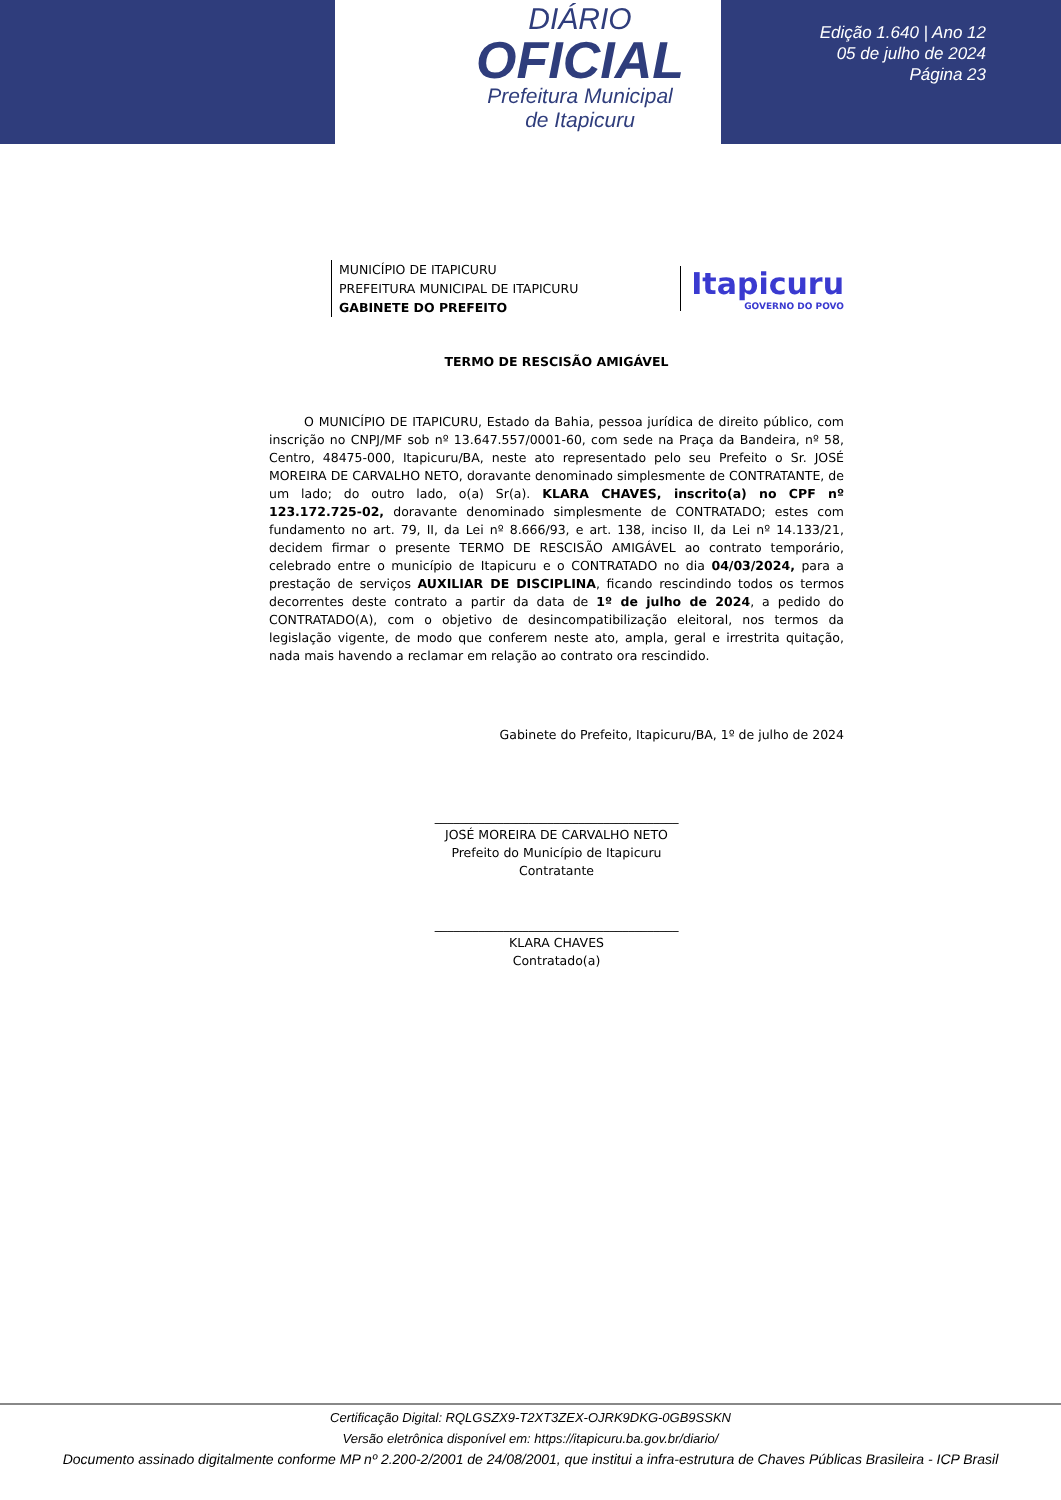DIÁRIO
OFICIAL
Prefeitura Municipal
de Itapicuru
Edição 1.640 | Ano 12
05 de julho de 2024
Página 23
MUNICÍPIO DE ITAPICURU
PREFEITURA MUNICIPAL DE ITAPICURU
GABINETE DO PREFEITO
Itapicuru
GOVERNO DO POVO
TERMO DE RESCISÃO AMIGÁVEL
O MUNICÍPIO DE ITAPICURU, Estado da Bahia, pessoa jurídica de direito público, com inscrição no CNPJ/MF sob nº 13.647.557/0001-60, com sede na Praça da Bandeira, nº 58, Centro, 48475-000, Itapicuru/BA, neste ato representado pelo seu Prefeito o Sr. JOSÉ MOREIRA DE CARVALHO NETO, doravante denominado simplesmente de CONTRATANTE, de um lado; do outro lado, o(a) Sr(a). KLARA CHAVES, inscrito(a) no CPF nº 123.172.725-02, doravante denominado simplesmente de CONTRATADO; estes com fundamento no art. 79, II, da Lei nº 8.666/93, e art. 138, inciso II, da Lei nº 14.133/21, decidem firmar o presente TERMO DE RESCISÃO AMIGÁVEL ao contrato temporário, celebrado entre o município de Itapicuru e o CONTRATADO no dia 04/03/2024, para a prestação de serviços AUXILIAR DE DISCIPLINA, ficando rescindindo todos os termos decorrentes deste contrato a partir da data de 1º de julho de 2024, a pedido do CONTRATADO(A), com o objetivo de desincompatibilização eleitoral, nos termos da legislação vigente, de modo que conferem neste ato, ampla, geral e irrestrita quitação, nada mais havendo a reclamar em relação ao contrato ora rescindido.
Gabinete do Prefeito, Itapicuru/BA, 1º de julho de 2024
_______________________________________
JOSÉ MOREIRA DE CARVALHO NETO
Prefeito do Município de Itapicuru
Contratante
_______________________________________
KLARA CHAVES
Contratado(a)
Certificação Digital: RQLGSZX9-T2XT3ZEX-OJRK9DKG-0GB9SSKN
Versão eletrônica disponível em: https://itapicuru.ba.gov.br/diario/
Documento assinado digitalmente conforme MP nº 2.200-2/2001 de 24/08/2001, que institui a infra-estrutura de Chaves Públicas Brasileira - ICP Brasil